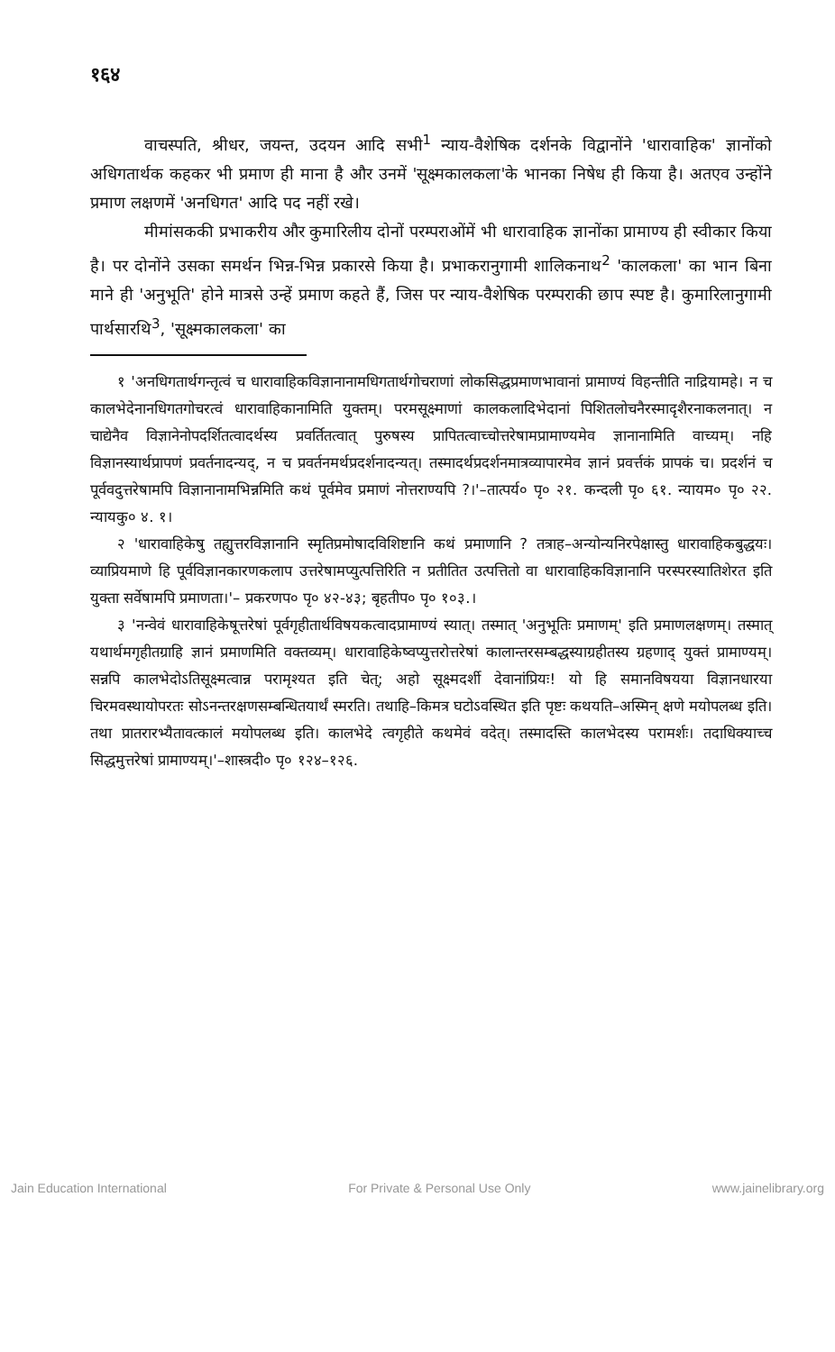१६४
वाचस्पति, श्रीधर, जयन्त, उदयन आदि सभी<sup>1</sup> न्याय-वैशेषिक दर्शनके विद्वानोंने 'धारावाहिक' ज्ञानोंको अधिगतार्थक कहकर भी प्रमाण ही माना है और उनमें 'सूक्ष्मकालकला'के भानका निषेध ही किया है। अतएव उन्होंने प्रमाण लक्षणमें 'अनधिगत' आदि पद नहीं रखे।
मीमांसककी प्रभाकरीय और कुमारिलीय दोनों परम्पराओंमें भी धारावाहिक ज्ञानोंका प्रामाण्य ही स्वीकार किया है। पर दोनोंने उसका समर्थन भिन्न-भिन्न प्रकारसे किया है। प्रभाकरानुगामी शालिकनाथ<sup>2</sup> 'कालकला' का भान बिना माने ही 'अनुभूति' होने मात्रसे उन्हें प्रमाण कहते हैं, जिस पर न्याय-वैशेषिक परम्पराकी छाप स्पष्ट है। कुमारिलानुगामी पार्थसारथि<sup>3</sup>, 'सूक्ष्मकालकला' का
१ 'अनधिगतार्थगन्तृत्वं च धारावाहिकविज्ञानानामधिगतार्थगोचराणां लोकसिद्धप्रमाणभावानां प्रामाण्यं विहन्तीति नाद्रियामहे। न च कालभेदेनानधिगतगोचरत्वं धारावाहिकानामिति युक्तम्। परमसूक्ष्माणां कालकलादिभेदानां पिशितलोचनैरस्मादृशैरनाकलनात्। न चाद्येनैव विज्ञानेनोपदर्शितत्वादर्थस्य प्रवर्तितत्वात् पुरुषस्य प्रापितत्वाच्चोत्तरेषामप्रामाण्यमेव ज्ञानानामिति वाच्यम्। नहि विज्ञानस्यार्थप्रापणं प्रवर्तनादन्यद्, न च प्रवर्तनमर्थप्रदर्शनादन्यत्। तस्मादर्थप्रदर्शनमात्रव्यापारमेव ज्ञानं प्रवर्त्तकं प्रापकं च। प्रदर्शनं च पूर्ववदुत्तरेषामपि विज्ञानानामभिन्नमिति कथं पूर्वमेव प्रमाणं नोत्तराण्यपि ?।'–तात्पर्य० पृ० २१. कन्दली पृ० ६१. न्यायम० पृ० २२. न्यायकु० ४. १।
२ 'धारावाहिकेषु तह्युत्तरविज्ञानानि स्मृतिप्रमोषादविशिष्टानि कथं प्रमाणानि ? तत्राह–अन्योन्यनिरपेक्षास्तु धारावाहिकबुद्धयः। व्याप्रियमाणे हि पूर्वविज्ञानकारणकलाप उत्तरेषामप्युत्पत्तिरिति न प्रतीतित उत्पत्तितो वा धारावाहिकविज्ञानानि परस्परस्यातिशेरत इति युक्ता सर्वेषामपि प्रमाणता।'– प्रकरणप० पृ० ४२-४३; बृहतीप० पृ० १०३.।
३ 'नन्वेवं धारावाहिकेषूत्तरेषां पूर्वगृहीतार्थविषयकत्वादप्रामाण्यं स्यात्। तस्मात् 'अनुभूतिः प्रमाणम्' इति प्रमाणलक्षणम्। तस्मात् यथार्थमगृहीतग्राहि ज्ञानं प्रमाणमिति वक्तव्यम्। धारावाहिकेष्वप्युत्तरोत्तरेषां कालान्तरसम्बद्धस्याग्रहीतस्य ग्रहणाद् युक्तं प्रामाण्यम्। सन्नपि कालभेदोऽतिसूक्ष्मत्वान्न परामृश्यत इति चेत्; अहो सूक्ष्मदर्शी देवानांप्रियः! यो हि समानविषयया विज्ञानधारया चिरमवस्थायोपरतः सोऽनन्तरक्षणसम्बन्धितयार्थं स्मरति। तथाहि–किमत्र घटोऽवस्थित इति पृष्टः कथयति–अस्मिन् क्षणे मयोपलब्ध इति। तथा प्रातरारभ्यैतावत्कालं मयोपलब्ध इति। कालभेदे त्वगृहीते कथमेवं वदेत्। तस्मादस्ति कालभेदस्य परामर्शः। तदाधिक्याच्च सिद्धमुत्तरेषां प्रामाण्यम्।'–शास्त्रदी० पृ० १२४–१२६.
Jain Education International For Private & Personal Use Only www.jainelibrary.org